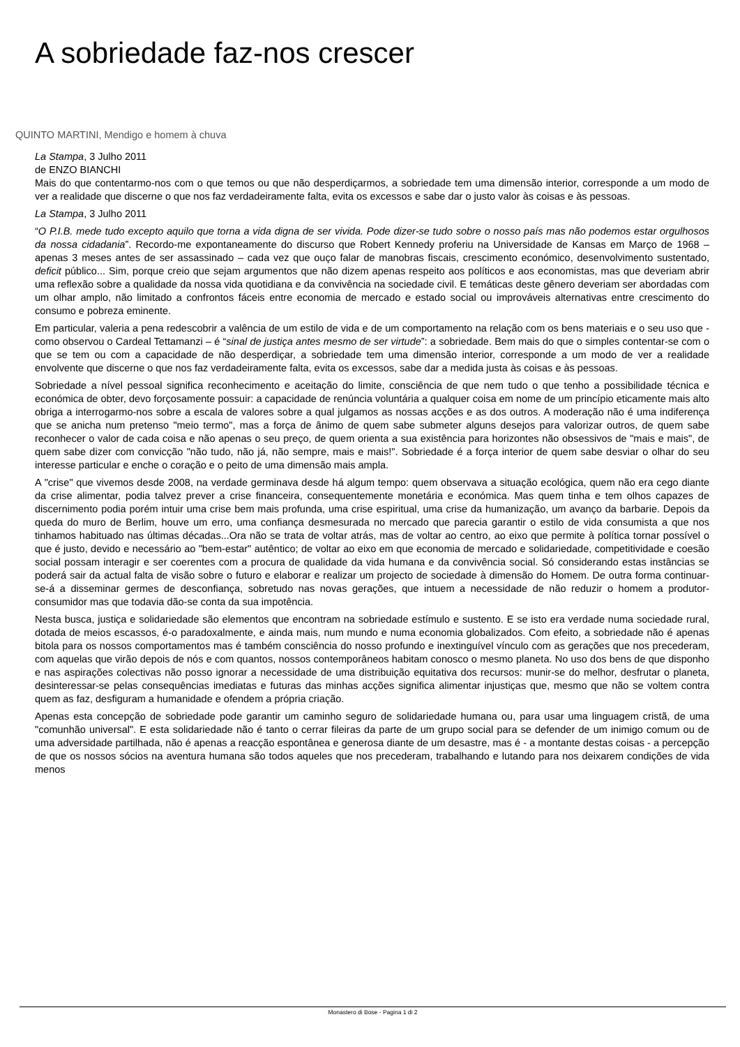A sobriedade faz-nos crescer
QUINTO MARTINI, Mendigo e homem à chuva
La Stampa, 3 Julho 2011
de ENZO BIANCHI
Mais do que contentarmo-nos com o que temos ou que não desperdiçarmos, a sobriedade tem uma dimensão interior, corresponde a um modo de ver a realidade que discerne o que nos faz verdadeiramente falta, evita os excessos e sabe dar o justo valor às coisas e às pessoas.
La Stampa, 3 Julho 2011
“O P.I.B. mede tudo excepto aquilo que torna a vida digna de ser vivida. Pode dizer-se tudo sobre o nosso país mas não podemos estar orgulhosos da nossa cidadania”. Recordo-me expontaneamente do discurso que Robert Kennedy proferiu na Universidade de Kansas em Março de 1968 – apenas 3 meses antes de ser assassinado – cada vez que ouço falar de manobras fiscais, crescimento económico, desenvolvimento sustentado, deficit público... Sim, porque creio que sejam argumentos que não dizem apenas respeito aos políticos e aos economistas, mas que deveriam abrir uma reflexão sobre a qualidade da nossa vida quotidiana e da convivência na sociedade civil. E temáticas deste gênero deveriam ser abordadas com um olhar amplo, não limitado a confrontos fáceis entre economia de mercado e estado social ou improváveis alternativas entre crescimento do consumo e pobreza eminente.
Em particular, valeria a pena redescobrir a valência de um estilo de vida e de um comportamento na relação com os bens materiais e o seu uso que - como observou o Cardeal Tettamanzi – é “sinal de justiça antes mesmo de ser virtude”: a sobriedade. Bem mais do que o simples contentar-se com o que se tem ou com a capacidade de não desperdiçar, a sobriedade tem uma dimensão interior, corresponde a um modo de ver a realidade envolvente que discerne o que nos faz verdadeiramente falta, evita os excessos, sabe dar a medida justa às coisas e às pessoas.
Sobriedade a nível pessoal significa reconhecimento e aceitação do limite, consciência de que nem tudo o que tenho a possibilidade técnica e económica de obter, devo forçosamente possuir: a capacidade de renúncia voluntária a qualquer coisa em nome de um princípio eticamente mais alto obriga a interrogarmo-nos sobre a escala de valores sobre a qual julgamos as nossas acções e as dos outros. A moderação não é uma indiferença que se anicha num pretenso "meio termo", mas a força de ânimo de quem sabe submeter alguns desejos para valorizar outros, de quem sabe reconhecer o valor de cada coisa e não apenas o seu preço, de quem orienta a sua existência para horizontes não obsessivos de "mais e mais", de quem sabe dizer com convicção "não tudo, não já, não sempre, mais e mais!". Sobriedade é a força interior de quem sabe desviar o olhar do seu interesse particular e enche o coração e o peito de uma dimensão mais ampla.
A "crise" que vivemos desde 2008, na verdade germinava desde há algum tempo: quem observava a situação ecológica, quem não era cego diante da crise alimentar, podia talvez prever a crise financeira, consequentemente monetária e económica. Mas quem tinha e tem olhos capazes de discernimento podia porém intuir uma crise bem mais profunda, uma crise espiritual, uma crise da humanização, um avanço da barbarie. Depois da queda do muro de Berlim, houve um erro, uma confiança desmesurada no mercado que parecia garantir o estilo de vida consumista a que nos tinhamos habituado nas últimas décadas...Ora não se trata de voltar atrás, mas de voltar ao centro, ao eixo que permite à política tornar possível o que é justo, devido e necessário ao "bem-estar" autêntico; de voltar ao eixo em que economia de mercado e solidariedade, competitividade e coesão social possam interagir e ser coerentes com a procura de qualidade da vida humana e da convivência social. Só considerando estas instâncias se poderá sair da actual falta de visão sobre o futuro e elaborar e realizar um projecto de sociedade à dimensão do Homem. De outra forma continuar-se-á a disseminar germes de desconfiança, sobretudo nas novas gerações, que intuem a necessidade de não reduzir o homem a produtor-consumidor mas que todavia dão-se conta da sua impotência.
Nesta busca, justiça e solidariedade são elementos que encontram na sobriedade estímulo e sustento. E se isto era verdade numa sociedade rural, dotada de meios escassos, é-o paradoxalmente, e ainda mais, num mundo e numa economia globalizados. Com efeito, a sobriedade não é apenas bitola para os nossos comportamentos mas é também consciência do nosso profundo e inextinguível vínculo com as gerações que nos precederam, com aquelas que virão depois de nós e com quantos, nossos contemporâneos habitam conosco o mesmo planeta. No uso dos bens de que disponho e nas aspirações colectivas não posso ignorar a necessidade de uma distribuição equitativa dos recursos: munir-se do melhor, desfrutar o planeta, desinteressar-se pelas consequências imediatas e futuras das minhas acções significa alimentar injustiças que, mesmo que não se voltem contra quem as faz, desfiguram a humanidade e ofendem a própria criação.
Apenas esta concepção de sobriedade pode garantir um caminho seguro de solidariedade humana ou, para usar uma linguagem cristã, de uma "comunhão universal". E esta solidariedade não é tanto o cerrar fileiras da parte de um grupo social para se defender de um inimigo comum ou de uma adversidade partilhada, não é apenas a reacção espontânea e generosa diante de um desastre, mas é - a montante destas coisas - a percepção de que os nossos sócios na aventura humana são todos aqueles que nos precederam, trabalhando e lutando para nos deixarem condições de vida menos
Monastero di Bose - Pagina 1 di 2